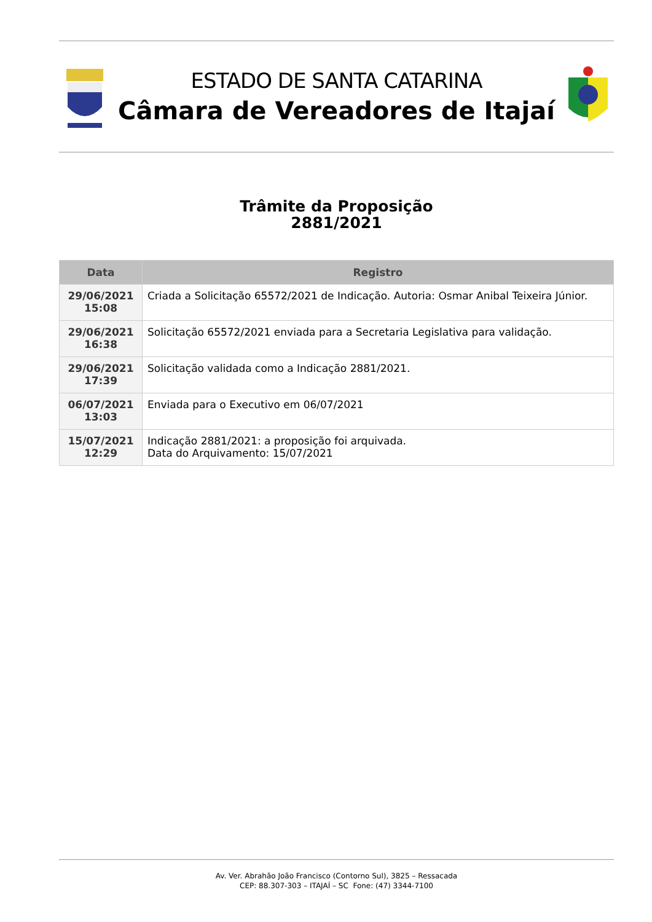ESTADO DE SANTA CATARINA
Câmara de Vereadores de Itajaí
Trâmite da Proposição
2881/2021
| Data | Registro |
| --- | --- |
| 29/06/2021 15:08 | Criada a Solicitação 65572/2021 de Indicação. Autoria: Osmar Anibal Teixeira Júnior. |
| 29/06/2021 16:38 | Solicitação 65572/2021 enviada para a Secretaria Legislativa para validação. |
| 29/06/2021 17:39 | Solicitação validada como a Indicação 2881/2021. |
| 06/07/2021 13:03 | Enviada para o Executivo em 06/07/2021 |
| 15/07/2021 12:29 | Indicação 2881/2021: a proposição foi arquivada. Data do Arquivamento: 15/07/2021 |
Av. Ver. Abrahão João Francisco (Contorno Sul), 3825 – Ressacada
CEP: 88.307-303 – ITAJAÍ – SC Fone: (47) 3344-7100